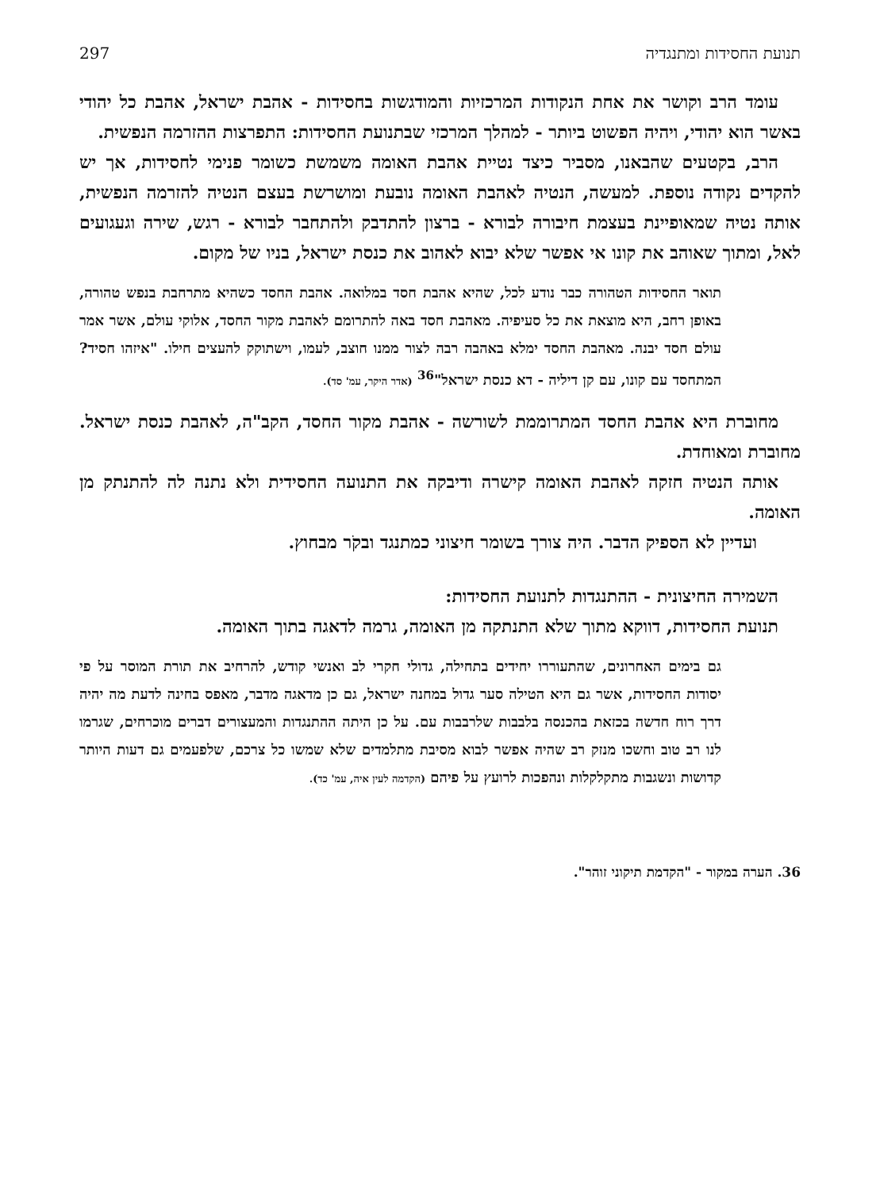תנועת החסידות ומתנגדיה 297
עומד הרב וקושר את אחת הנקודות המרכזיות והמודגשות בחסידות - אהבת ישראל, אהבת כל יהודי באשר הוא יהודי, ויהיה הפשוט ביותר - למהלך המרכזי שבתנועת החסידות: התפרצות ההזרמה הנפשית.
הרב, בקטעים שהבאנו, מסביר כיצד נטיית אהבת האומה משמשת כשומר פנימי לחסידות, אך יש להקדים נקודה נוספת. למעשה, הנטיה לאהבת האומה נובעת ומושרשת בעצם הנטיה להזרמה הנפשית, אותה נטיה שמאופיינת בעצמת חיבורה לבורא - ברצון להתדבק ולהתחבר לבורא - רגש, שירה וגעגועים לאל, ומתוך שאוהב את קונו אי אפשר שלא יבוא לאהוב את כנסת ישראל, בניו של מקום.
תואר החסידות הטהורה כבר נודע לכל, שהיא אהבת חסד במלואה. אהבת החסד כשהיא מתרחבת בנפש טהורה, באופן רחב, היא מוצאת את כל סעיפיה. מאהבת חסד באה להתרומם לאהבת מקור החסד, אלוקי עולם, אשר אמר עולם חסד יבנה. מאהבת החסד ימלא באהבה רבה לצור ממנו חוצב, לעמו, וישתוקק להעצים חילו. "איזהו חסיד? המתחסד עם קונו, עם קן דיליה - דא כנסת ישראל"<sup>36</sup> (אדר היקר, עמ' סד).
מחוברת היא אהבת החסד המתרוממת לשורשה - אהבת מקור החסד, הקב"ה, לאהבת כנסת ישראל. מחוברת ומאוחדת.
אותה הנטיה חזקה לאהבת האומה קישרה ודיבקה את התנועה החסידית ולא נתנה לה להתנתק מן האומה.
ועדיין לא הספיק הדבר. היה צורך בשומר חיצוני כמתנגד ובקֹר מבחוץ.
השמירה החיצונית - ההתנגדות לתנועת החסידות:
תנועת החסידות, דווקא מתוך שלא התנתקה מן האומה, גרמה לדאגה בתוך האומה.
גם בימים האחרונים, שהתעוררו יחידים בתחילה, גדולי חקרי לב ואנשי קודש, להרחיב את תורת המוסר על פי יסודות החסידות, אשר גם היא הטילה סער גדול במחנה ישראל, גם כן מדאגה מדבר, מאפס בחינה לדעת מה יהיה דרך רוח חדשה בכזאת בהכנסה בלבבות שלרבבות עם. על כן היתה ההתנגדות והמעצורים דברים מוכרחים, שגרמו לנו רב טוב וחשכו מנזק רב שהיה אפשר לבוא מסיבת מתלמדים שלא שמשו כל צרכם, שלפעמים גם דעות היותר קדושות ונשגבות מתקלקלות ונהפכות לרועץ על פיהם (הקדמה לעין איה, עמ' כד).
36. הערה במקור - "הקדמת תיקוני זוהר".